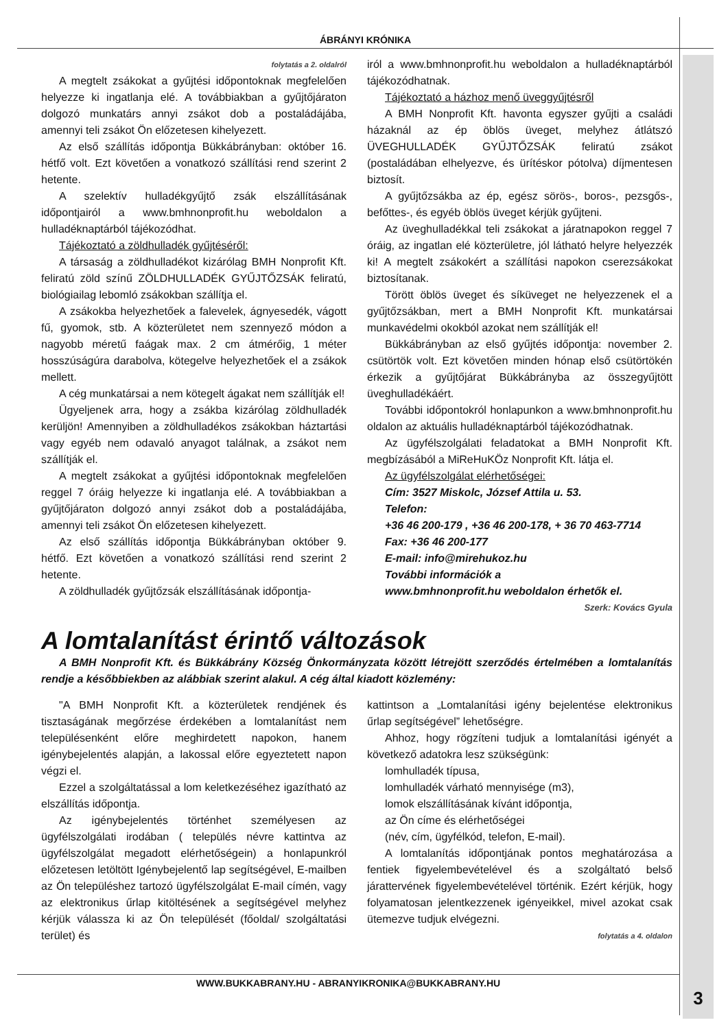ÁBRÁNYI KRÓNIKA
folytatás a 2. oldalról
A megtelt zsákokat a gyűjtési időpontoknak megfelelően helyezze ki ingatlanja elé. A továbbiakban a gyűjtőjáraton dolgozó munkatárs annyi zsákot dob a postaládájába, amennyi teli zsákot Ön előzetesen kihelyezett.
Az első szállítás időpontja Bükkábrányban: október 16. hétfő volt. Ezt követően a vonatkozó szállítási rend szerint 2 hetente.
A szelektív hulladékgyűjtő zsák elszállításának időpontjairól a www.bmhnonprofit.hu weboldalon a hulladéknaptárból tájékozódhat.
Tájékoztató a zöldhulladék gyűjtéséről:
A társaság a zöldhulladékot kizárólag BMH Nonprofit Kft. feliratú zöld színű ZÖLDHULLADÉK GYŰJTŐZSÁK feliratú, biológiailag lebomló zsákokban szállítja el.
A zsákokba helyezhetőek a falevelek, ágnyesedék, vágott fű, gyomok, stb. A közterületet nem szennyező módon a nagyobb méretű faágak max. 2 cm átmérőig, 1 méter hosszúságúra darabolva, kötegelve helyezhetőek el a zsákok mellett.
A cég munkatársai a nem kötegelt ágakat nem szállítják el!
Ügyeljenek arra, hogy a zsákba kizárólag zöldhulladék kerüljön! Amennyiben a zöldhulladékos zsákokban háztartási vagy egyéb nem odavaló anyagot találnak, a zsákot nem szállítják el.
A megtelt zsákokat a gyűjtési időpontoknak megfelelően reggel 7 óráig helyezze ki ingatlanja elé. A továbbiakban a gyűjtőjáraton dolgozó annyi zsákot dob a postaládájába, amennyi teli zsákot Ön előzetesen kihelyezett.
Az első szállítás időpontja Bükkábrányban október 9. hétfő. Ezt követően a vonatkozó szállítási rend szerint 2 hetente.
A zöldhulladék gyűjtőzsák elszállításának időpontja-
iról a www.bmhnonprofit.hu weboldalon a hulladéknaptárból tájékozódhatnak.
Tájékoztató a házhoz menő üveggyűjtésről
A BMH Nonprofit Kft. havonta egyszer gyűjti a családi házaknál az ép öblös üveget, melyhez átlátszó ÜVEGHULLADÉK GYŰJTŐZSÁK feliratú zsákot (postaládában elhelyezve, és ürítéskor pótolva) díjmentesen biztosít.
A gyűjtőzsákba az ép, egész sörös-, boros-, pezsgős-, befőttes-, és egyéb öblös üveget kérjük gyűjteni.
Az üveghulladékkal teli zsákokat a járatnapokon reggel 7 óráig, az ingatlan elé közterületre, jól látható helyre helyezzék ki! A megtelt zsákokért a szállítási napokon cserezsákokat biztosítanak.
Törött öblös üveget és síküveget ne helyezzenek el a gyűjtőzsákban, mert a BMH Nonprofit Kft. munkatársai munkavédelmi okokból azokat nem szállítják el!
Bükkábrányban az első gyűjtés időpontja: november 2. csütörtök volt. Ezt követően minden hónap első csütörtökén érkezik a gyűjtőjárat Bükkábrányba az összegyűjtött üveghulladékáért.
További időpontokról honlapunkon a www.bmhnonprofit.hu oldalon az aktuális hulladéknaptárból tájékozódhatnak.
Az ügyfélszolgálati feladatokat a BMH Nonprofit Kft. megbízásából a MiReHuKÖz Nonprofit Kft. látja el.
Az ügyfélszolgálat elérhetőségei:
Cím: 3527 Miskolc, József Attila u. 53.
Telefon:
+36 46 200-179 , +36 46 200-178, + 36 70 463-7714
Fax: +36 46 200-177
E-mail: info@mirehukoz.hu
További információk a
www.bmhnonprofit.hu weboldalon érhetők el.
Szerk: Kovács Gyula
A lomtalanítást érintő változások
A BMH Nonprofit Kft. és Bükkábrány Község Önkormányzata között létrejött szerződés értelmében a lomtalanítás rendje a későbbiekben az alábbiak szerint alakul. A cég által kiadott közlemény:
"A BMH Nonprofit Kft. a közterületek rendjének és tisztaságának megőrzése érdekében a lomtalanítást nem településenként előre meghirdetett napokon, hanem igénybejelentés alapján, a lakossal előre egyeztetett napon végzi el.
Ezzel a szolgáltatással a lom keletkezéséhez igazítható az elszállítás időpontja.
Az igénybejelentés történhet személyesen az ügyfélszolgálati irodában ( település névre kattintva az ügyfélszolgálat megadott elérhetőségein) a honlapunkról előzetesen letöltött Igénybejelentő lap segítségével, E-mailben az Ön településhez tartozó ügyfélszolgálat E-mail címén, vagy az elektronikus űrlap kitöltésének a segítségével melyhez kérjük válassza ki az Ön települését (főoldal/ szolgáltatási terület) és
kattintson a „Lomtalanítási igény bejelentése elektronikus űrlap segítségével” lehetőségre.
Ahhoz, hogy rögzíteni tudjuk a lomtalanítási igényét a következő adatokra lesz szükségünk:
lomhulladék típusa,
lomhulladék várható mennyisége (m3),
lomok elszállításának kívánt időpontja,
az Ön címe és elérhetőségei
(név, cím, ügyfélkód, telefon, E-mail).
A lomtalanítás időpontjának pontos meghatározása a fentiek figyelembevételével és a szolgáltató belső járattervének figyelembevételével történik. Ezért kérjük, hogy folyamatosan jelentkezzenek igényeikkel, mivel azokat csak ütemezve tudjuk elvégezni.
folytatás a 4. oldalon
WWW.BUKKABRANY.HU - ABRANYIKRONIKA@BUKKABRANY.HU
3